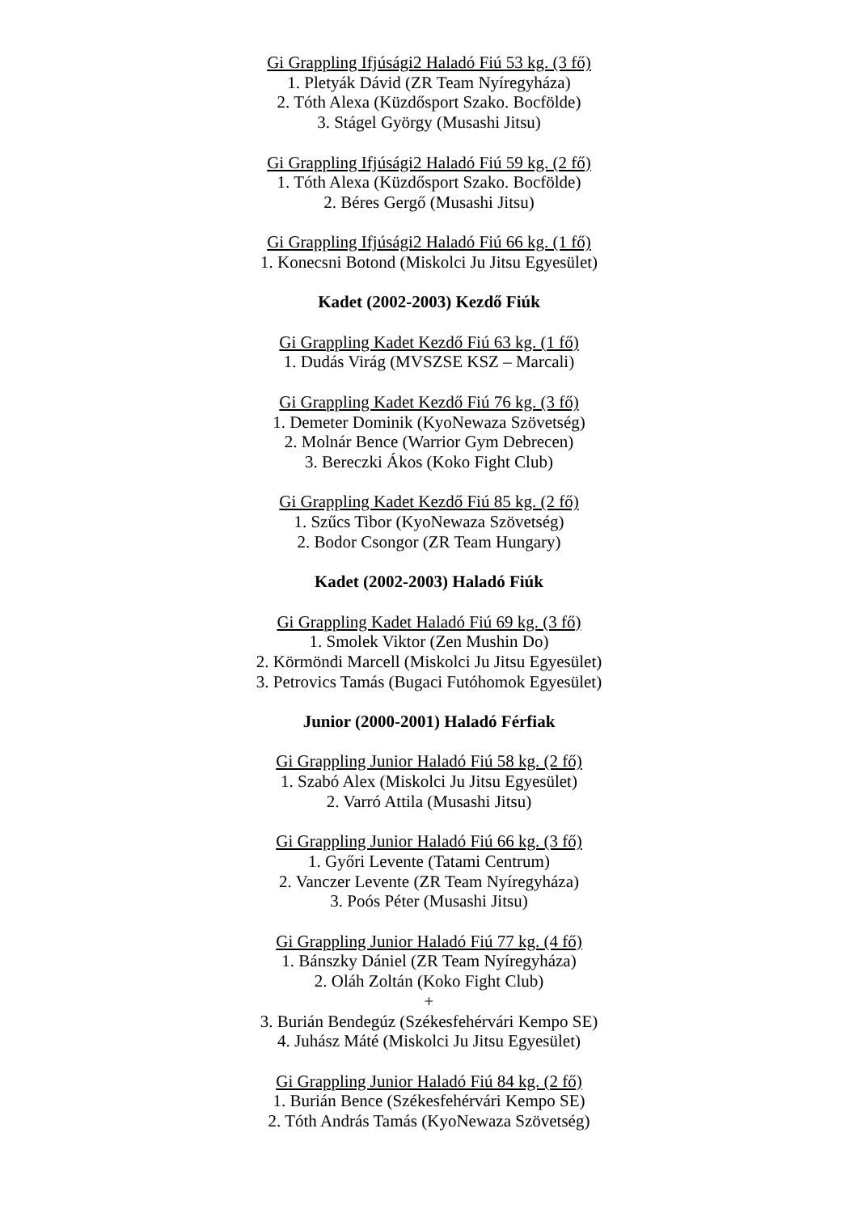Gi Grappling Ifjúsági2 Haladó Fiú 53 kg. (3 fő)
1. Pletyák Dávid (ZR Team Nyíregyháza)
2. Tóth Alexa (Küzdősport Szako. Bocfölde)
3. Stágel György (Musashi Jitsu)
Gi Grappling Ifjúsági2 Haladó Fiú 59 kg. (2 fő)
1. Tóth Alexa (Küzdősport Szako. Bocfölde)
2. Béres Gergő (Musashi Jitsu)
Gi Grappling Ifjúsági2 Haladó Fiú 66 kg. (1 fő)
1. Konecsni Botond (Miskolci Ju Jitsu Egyesület)
Kadet (2002-2003) Kezdő Fiúk
Gi Grappling Kadet Kezdő Fiú 63 kg. (1 fő)
1. Dudás Virág (MVSZSE KSZ – Marcali)
Gi Grappling Kadet Kezdő Fiú 76 kg. (3 fő)
1. Demeter Dominik (KyoNewaza Szövetség)
2. Molnár Bence (Warrior Gym Debrecen)
3. Bereczki Ákos (Koko Fight Club)
Gi Grappling Kadet Kezdő Fiú 85 kg. (2 fő)
1. Szűcs Tibor (KyoNewaza Szövetség)
2. Bodor Csongor (ZR Team Hungary)
Kadet (2002-2003) Haladó Fiúk
Gi Grappling Kadet Haladó Fiú 69 kg. (3 fő)
1. Smolek Viktor (Zen Mushin Do)
2. Körmöndi Marcell (Miskolci Ju Jitsu Egyesület)
3. Petrovics Tamás (Bugaci Futóhomok Egyesület)
Junior (2000-2001) Haladó Férfiak
Gi Grappling Junior Haladó Fiú 58 kg. (2 fő)
1. Szabó Alex (Miskolci Ju Jitsu Egyesület)
2. Varró Attila (Musashi Jitsu)
Gi Grappling Junior Haladó Fiú 66 kg. (3 fő)
1. Győri Levente (Tatami Centrum)
2. Vanczer Levente (ZR Team Nyíregyháza)
3. Poós Péter (Musashi Jitsu)
Gi Grappling Junior Haladó Fiú 77 kg. (4 fő)
1. Bánszky Dániel (ZR Team Nyíregyháza)
2. Oláh Zoltán (Koko Fight Club)
+
3. Burián Bendegúz (Székesfehérvári Kempo SE)
4. Juhász Máté (Miskolci Ju Jitsu Egyesület)
Gi Grappling Junior Haladó Fiú 84 kg. (2 fő)
1. Burián Bence (Székesfehérvári Kempo SE)
2. Tóth András Tamás (KyoNewaza Szövetség)